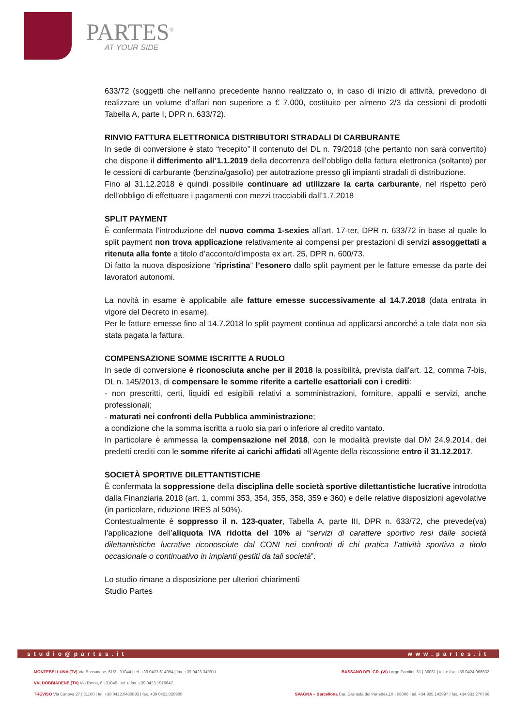PARTES<sup>®</sup>
AT YOUR SIDE
633/72 (soggetti che nell'anno precedente hanno realizzato o, in caso di inizio di attività, prevedono di realizzare un volume d’affari non superiore a € 7.000, costituito per almeno 2/3 da cessioni di prodotti Tabella A, parte I, DPR n. 633/72).
RINVIO FATTURA ELETTRONICA DISTRIBUTORI STRADALI DI CARBURANTE
In sede di conversione è stato “recepito” il contenuto del DL n. 79/2018 (che pertanto non sarà convertito) che dispone il differimento all’1.1.2019 della decorrenza dell’obbligo della fattura elettronica (soltanto) per le cessioni di carburante (benzina/gasolio) per autotrazione presso gli impianti stradali di distribuzione.
Fino al 31.12.2018 è quindi possibile continuare ad utilizzare la carta carburante, nel rispetto però dell’obbligo di effettuare i pagamenti con mezzi tracciabili dall’1.7.2018
SPLIT PAYMENT
È confermata l’introduzione del nuovo comma 1-sexies all’art. 17-ter, DPR n. 633/72 in base al quale lo split payment non trova applicazione relativamente ai compensi per prestazioni di servizi assoggettati a ritenuta alla fonte a titolo d’acconto/d’imposta ex art. 25, DPR n. 600/73.
Di fatto la nuova disposizione “ripristina” l’esonero dallo split payment per le fatture emesse da parte dei lavoratori autonomi.
La novità in esame è applicabile alle fatture emesse successivamente al 14.7.2018 (data entrata in vigore del Decreto in esame).
Per le fatture emesse fino al 14.7.2018 lo split payment continua ad applicarsi ancorché a tale data non sia stata pagata la fattura.
COMPENSAZIONE SOMME ISCRITTE A RUOLO
In sede di conversione è riconosciuta anche per il 2018 la possibilità, prevista dall’art. 12, comma 7-bis, DL n. 145/2013, di compensare le somme riferite a cartelle esattoriali con i crediti:
- non prescritti, certi, liquidi ed esigibili relativi a somministrazioni, forniture, appalti e servizi, anche professionali;
- maturati nei confronti della Pubblica amministrazione;
a condizione che la somma iscritta a ruolo sia pari o inferiore al credito vantato.
In particolare è ammessa la compensazione nel 2018, con le modalità previste dal DM 24.9.2014, dei predetti crediti con le somme riferite ai carichi affidati all’Agente della riscossione entro il 31.12.2017.
SOCIETÀ SPORTIVE DILETTANTISTICHE
È confermata la soppressione della disciplina delle società sportive dilettantistiche lucrative introdotta dalla Finanziaria 2018 (art. 1, commi 353, 354, 355, 358, 359 e 360) e delle relative disposizioni agevolative (in particolare, riduzione IRES al 50%).
Contestualmente è soppresso il n. 123-quater, Tabella A, parte III, DPR n. 633/72, che prevede(va) l’applicazione dell’aliquota IVA ridotta del 10% ai “servizi di carattere sportivo resi dalle società dilettantistiche lucrative riconosciute dal CONI nei confronti di chi pratica l’attività sportiva a titolo occasionale o continuativo in impianti gestiti da tali società”.
Lo studio rimane a disposizione per ulteriori chiarimenti
Studio Partes
studio@partes.it www.partes.it
MONTEBELLUNA (TV) Via Bassanese, 61/2 | 31044 | tel. +39 0423.614094 | fax. +39 0423.349911 BASSANO DEL GR. (VI) Largo Parolini, 61 | 36061 | tel. e fax. +39 0424.066532
VALDOBBIADENE (TV) Via Roma, 6 | 31049 | tel. e fax. +39 0423.1916647
TREVISO Via Canova 27 | 31100 | tel. +39 0422.0430893 | fax. +39 0422.029909 SPAGNA – Barcellona Car. Granada del Penedès,10 - 08006 | tel. +34.935.143997 | fax. +34.931.270766